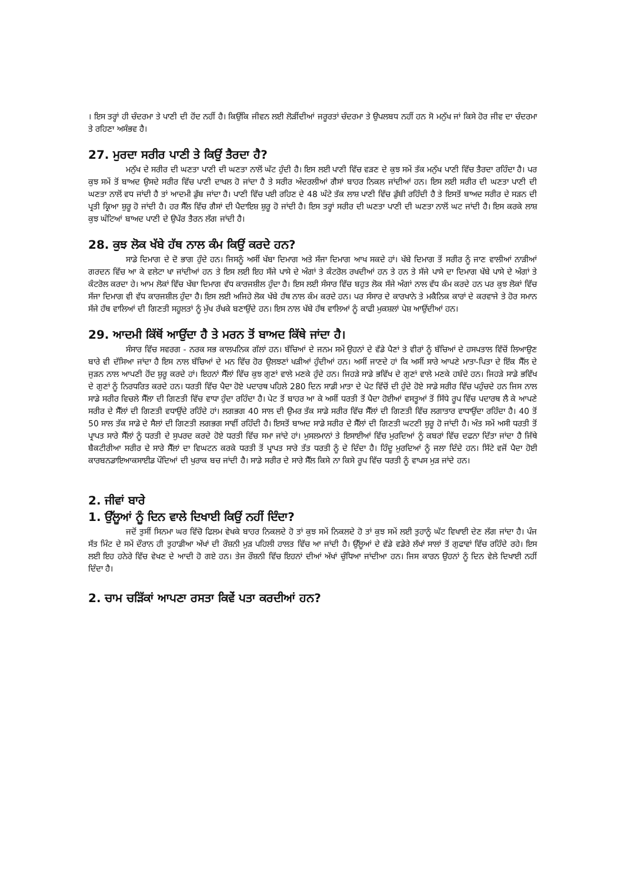। ਇਸ ਤਰ੍ਹਾਂ ਹੀ ਚੰਦਰਮਾ ਤੇ ਪਾਣੀ ਦੀ ਹੋਂਦ ਨਹੀਂ ਹੈ। ਕਿਉਂਕਿ ਜੀਵਨ ਲਈ ਲੋੜੀਂਦੀਆਂ ਜਰੂਰਤਾਂ ਚੰਦਰਮਾ ਤੇ ਉਪਲਬਧ ਨਹੀਂ ਹਨ ਸੋ ਮਨੁੱਖ ਜਾਂ ਕਿਸੇ ਹੋਰ ਜੀਵ ਦਾ ਚੰਦਰਮਾ ਤੇ ਰਹਿਣਾ ਅਸੰਭਵ ਹੈ।
27. ਮੁਰਦਾ ਸਰੀਰ ਪਾਣੀ ਤੇ ਕਿਉਂ ਤੈਰਦਾ ਹੈ?
ਮਨੁੱਖ ਦੇ ਸਰੀਰ ਦੀ ਘਣਤਾ ਪਾਣੀ ਦੀ ਘਣਤਾ ਨਾਲੋਂ ਘੱਟ ਹੁੰਦੀ ਹੈ। ਇਸ ਲਈ ਪਾਣੀ ਵਿੱਚ ਵੜਣ ਦੇ ਕੁਝ ਸਮੇਂ ਤੱਕ ਮਨੁੱਖ ਪਾਣੀ ਵਿੱਚ ਤੈਰਦਾ ਰਹਿੰਦਾ ਹੈ। ਪਰ ਕੁਝ ਸਮੇਂ ਤੋਂ ਬਾਅਦ ਉਸਦੇ ਸਰੀਰ ਵਿੱਚ ਪਾਣੀ ਦਾਖਲ ਹੋ ਜਾਂਦਾ ਹੈ ਤੇ ਸਰੀਰ ਅੰਦਰਲੀਆਂ ਗੈਸਾਂ ਬਾਹਰ ਨਿਕਲ ਜਾਂਦੀਆਂ ਹਨ। ਇਸ ਲਈ ਸਰੀਰ ਦੀ ਘਣਤਾ ਪਾਣੀ ਦੀ ਘਣਤਾ ਨਾਲੋਂ ਵਧ ਜਾਂਦੀ ਹੈ ਤਾਂ ਆਦਮੀ ਡੁੱਬ ਜਾਂਦਾ ਹੈ। ਪਾਣੀ ਵਿੱਚ ਪਈ ਰਹਿਣ ਦੇ 48 ਘੰਟੇ ਤੱਕ ਲਾਸ਼ ਪਾਣੀ ਵਿੱਚ ਡੁੱਬੀ ਰਹਿੰਦੀ ਹੈ ਤੇ ਇਸਤੋਂ ਬਾਅਦ ਸਰੀਰ ਦੇ ਸੜਨ ਦੀ ਪ੍ਰਤੀ ਕ੍ਰਿਆ ਸ਼ੁਰੂ ਹੋ ਜਾਂਦੀ ਹੈ। ਹਰ ਸੈੱਲ ਵਿੱਚ ਗੈਸਾਂ ਦੀ ਪੈਦਾਇਸ਼ ਸ਼ੁਰੂ ਹੋ ਜਾਂਦੀ ਹੈ। ਇਸ ਤਰ੍ਹਾਂ ਸਰੀਰ ਦੀ ਘਣਤਾ ਪਾਣੀ ਦੀ ਘਣਤਾ ਨਾਲੋਂ ਘਟ ਜਾਂਦੀ ਹੈ। ਇਸ ਕਰਕੇ ਲਾਸ਼ ਕੁਝ ਘੰਟਿਆਂ ਬਾਅਦ ਪਾਣੀ ਦੇ ਉਪੱਰ ਤੈਰਨ ਲੱਗ ਜਾਂਦੀ ਹੈ।
28. ਕੁਝ ਲੋਕ ਖੱਬੇ ਹੱਥ ਨਾਲ ਕੰਮ ਕਿਉਂ ਕਰਦੇ ਹਨ?
ਸਾਡੇ ਦਿਮਾਗ ਦੇ ਦੋ ਭਾਗ ਹੁੰਦੇ ਹਨ। ਜਿਸਨੂੰ ਅਸੀਂ ਖੱਬਾ ਦਿਮਾਗ ਅਤੇ ਸੱਜਾ ਦਿਮਾਗ ਆਖ ਸਕਦੇ ਹਾਂ। ਖੱਬੇ ਦਿਮਾਗ ਤੋਂ ਸਰੀਰ ਨੂੰ ਜਾਣ ਵਾਲੀਆਂ ਨਾੜੀਆਂ ਗਰਦਨ ਵਿੱਚ ਆ ਕੇ ਵਲੇਟਾ ਖਾ ਜਾਂਦੀਆਂ ਹਨ ਤੇ ਇਸ ਲਈ ਇਹ ਸੱਜੇ ਪਾਸੇ ਦੇ ਅੰਗਾਂ ਤੇ ਕੰਟਰੋਲ ਰਖਦੀਆਂ ਹਨ ਤੇ ਹਨ ਤੇ ਸੱਜੇ ਪਾਸੇ ਦਾ ਦਿਮਾਗ ਖੱਬੇ ਪਾਸੇ ਦੇ ਅੰਗਾਂ ਤੇ ਕੰਟਰੋਲ ਕਰਦਾ ਹੇ। ਆਮ ਲੋਕਾਂ ਵਿੱਚ ਖੱਬਾ ਦਿਮਾਗ ਵੱਧ ਕਾਰਜਸ਼ੀਲ ਹੁੰਦਾ ਹੈ। ਇਸ ਲਈ ਸੰਸਾਰ ਵਿੱਚ ਬਹੁਤ ਲੋਕ ਸੱਜੇ ਅੰਗਾਂ ਨਾਲ ਵੱਧ ਕੰਮ ਕਰਦੇ ਹਨ ਪਰ ਕੁਝ ਲੋਕਾਂ ਵਿੱਚ ਸੱਜਾ ਦਿਮਾਗ ਵੀ ਵੱਧ ਕਾਰਜਸ਼ੀਲ ਹੁੰਦਾ ਹੈ। ਇਸ ਲਈ ਅਜਿਹੇ ਲੋਕ ਖੱਬੇ ਹੱਥ ਨਾਲ ਕੰਮ ਕਰਦੇ ਹਨ। ਪਰ ਸੰਸਾਰ ਦੇ ਕਾਰਖਾਨੇ ਤੇ ਮਕੈਨਿਕ ਕਾਰਾਂ ਦੇ ਕਰਵਾਜੇ ਤੇ ਹੋਰ ਸਮਾਨ ਸੱਜੇ ਹੱਥ ਵਾਲਿਆਂ ਦੀ ਗਿਣਤੀ ਸਹੂਲਤਾਂ ਨੂੰ ਮੁੱਖ ਰੱਖਕੇ ਬਣਾਉਂਦੇ ਹਨ। ਇਸ ਨਾਲ ਖੱਬੇ ਹੱਥ ਵਾਲਿਆਂ ਨੂੰ ਕਾਫੀ ਮੁਕਸ਼ਲਾਂ ਪੇਸ਼ ਆਉਂਦੀਆਂ ਹਨ।
29. ਆਦਮੀ ਕਿੱਥੋਂ ਆਉਂਦਾ ਹੈ ਤੇ ਮਰਨ ਤੋਂ ਬਾਅਦ ਕਿੱਥੇ ਜਾਂਦਾ ਹੈ।
ਸੰਸਾਰ ਵਿੱਚ ਸਵਰਗ - ਨਰਕ ਸਭ ਕਾਲਪਨਿਕ ਗੱਲਾਂ ਹਨ। ਬੱਚਿਆਂ ਦੇ ਜਨਮ ਸਮੇਂ ਉਹਨਾਂ ਦੇ ਵੱਡੇ ਪੈਣਾਂ ਤੇ ਵੀਰਾਂ ਨੂੰ ਬੱਚਿਆਂ ਦੇ ਹਸਪਤਾਲ ਵਿੱਚੋਂ ਲਿਆਉਣ ਬਾਰੇ ਵੀ ਦੱਸਿਆ ਜਾਂਦਾ ਹੈ ਇਸ ਨਾਲ ਬੱਚਿਆਂ ਦੇ ਮਨ ਵਿੱਚ ਹੋਰ ਉਲਝਣਾਂ ਖੜੀਆਂ ਹੁੰਦੀਆਂ ਹਨ। ਅਸੀਂ ਜਾਣਦੇ ਹਾਂ ਕਿ ਅਸੀਂ ਸਾਰੇ ਆਪਣੇ ਮਾਤਾ-ਪਿਤਾ ਦੇ ਇੱਕ ਸੈੱਲ ਦੇ ਜੁੜਨ ਨਾਲ ਆਪਣੀ ਹੋਂਦ ਸ਼ੁਰੂ ਕਰਦੇ ਹਾਂ। ਇਹਨਾਂ ਸੈੱਲਾਂ ਵਿੱਚ ਕੁਝ ਗੁਣਾਂ ਵਾਲੇ ਮਣਕੇ ਹੁੰਦੇ ਹਨ। ਜਿਹੜੇ ਸਾਡੇ ਭਵਿੱਖ ਦੇ ਗੁਣਾਂ ਵਾਲੇ ਮਣਕੇ ਹਬੰਦੇ ਹਨ। ਜਿਹੜੇ ਸਾਡੇ ਭਵਿੱਖ ਦੇ ਗੁਣਾਂ ਨੂੰ ਨਿਰਧਰਿਤ ਕਰਦੇ ਹਨ। ਧਰਤੀ ਵਿੱਚ ਪੈਦਾ ਹੋਏ ਪਦਾਰਥ ਪਹਿਲੇ 280 ਦਿਨ ਸਾਡੀ ਮਾਤਾ ਦੇ ਪੇਟ ਵਿੱਚੋਂ ਦੀ ਹੁੰਦੇ ਹੋਏ ਸਾਡੇ ਸਰੀਰ ਵਿੱਚ ਪਹੁੰਚਦੇ ਹਨ ਜਿਸ ਨਾਲ ਸਾਡੇ ਸਰੀਰ ਵਿਚਲੇ ਸੈੱਲਾ ਦੀ ਗਿਣਤੀ ਵਿੱਚ ਵਾਧਾ ਹੁੰਦਾ ਰਹਿੰਦਾ ਹੈ। ਪੇਟ ਤੋਂ ਬਾਹਰ ਆ ਕੇ ਅਸੀਂ ਧਰਤੀ ਤੋਂ ਪੈਦਾ ਹੋਈਆਂ ਵਸਤੂਆਂ ਤੋਂ ਸਿੱਧੇ ਰੂਪ ਵਿੱਚ ਪਦਾਰਥ ਲੈ ਕੇ ਆਪਣੇ ਸਰੀਰ ਦੇ ਸੈੱਲਾਂ ਦੀ ਗਿਣਤੀ ਵਧਾਉਂਦੇ ਰਹਿੰਦੇ ਹਾਂ। ਲਗਭਗ 40 ਸਾਲ ਦੀ ਉਮਰ ਤੱਕ ਸਾਡੇ ਸਰੀਰ ਵਿੱਚ ਸੈੱਲਾਂ ਦੀ ਗਿਣਤੀ ਵਿੱਚ ਲਗਾਤਾਰ ਵਾਧਾਉਂਦਾ ਰਹਿੰਦਾ ਹੈ। 40 ਤੋਂ 50 ਸਾਲ ਤੱਕ ਸਾਡੇ ਦੇ ਸੈਲਾਂ ਦੀ ਗਿਣਤੀ ਲਗਭਗ ਸਾਵੀਂ ਰਹਿੰਦੀ ਹੈ। ਇਸਤੋਂ ਬਾਅਦ ਸਾਡੇ ਸਰੀਰ ਦੇ ਸੈੱਲਾਂ ਦੀ ਗਿਣਤੀ ਘਟਣੀ ਸ਼ੁਰੂ ਹੋ ਜਾਂਦੀ ਹੈ। ਅੰਤ ਸਮੇਂ ਅਸੀ ਧਰਤੀ ਤੋਂ ਪ੍ਰਾਪਤ ਸਾਰੇ ਸੈੱਲਾਂ ਨੂੰ ਧਰਤੀ ਦੇ ਸੁਪਰਦ ਕਰਦੇ ਹੋਏ ਧਰਤੀ ਵਿੱਚ ਸਮਾ ਜਾਂਦੇ ਹਾਂ। ਮੁਸਲਮਾਨਾਂ ਤੇ ਇਸਾਈਆਂ ਵਿੱਚ ਮੁਰਦਿਆਂ ਨੂੰ ਕਬਰਾਂ ਵਿੱਚ ਦਫਨਾ ਦਿੱਤਾ ਜਾਂਦਾ ਹੈ ਜਿੱਥੇ ਬੈਕਟੀਰੀਆ ਸਰੀਰ ਦੇ ਸਾਰੇ ਸੈੱਲਾਂ ਦਾ ਵਿਘਟਨ ਕਰਕੇ ਧਰਤੀ ਤੋਂ ਪ੍ਰਾਪਤ ਸਾਰੇ ਤੱਤ ਧਰਤੀ ਨੂੰ ਦੇ ਦਿੰਦਾ ਹੈ। ਹਿੰਦੂ ਮੁਰਦਿਆਂ ਨੂੰ ਜਲਾ ਦਿੰਦੇ ਹਨ। ਸਿੱਟੇ ਵਜੋਂ ਪੈਦਾ ਹੋਈ ਕਾਰਬਨਡਾਇਆਕਸਾਈਡ ਪੌਦਿਆਂ ਦੀ ਖੁਰਾਕ ਬਚ ਜਾਂਦੀ ਹੈ। ਸਾਡੇ ਸਰੀਰ ਦੇ ਸਾਰੇ ਸੈੱਲ ਕਿਸੇ ਨਾ ਕਿਸੇ ਰੂਪ ਵਿੱਚ ਧਰਤੀ ਨੂੰ ਵਾਪਸ ਮੁੜ ਜਾਂਦੇ ਹਨ।
2. ਜੀਵਾਂ ਬਾਰੇ
1. ਉੱਲੂਆਂ ਨੂੰ ਦਿਨ ਵਾਲੇ ਦਿਖਾਈ ਕਿਉਂ ਨਹੀਂ ਦਿੰਦਾ?
ਜਦੋਂ ਤੁਸੀਂ ਸਿਨਮਾ ਘਰ ਵਿੱਚੋ ਫਿਲਮ ਵੇਖਕੇ ਬਾਹਰ ਨਿਕਲਦੇ ਹੋ ਤਾਂ ਕੁਝ ਸਮੇਂ ਨਿਕਲਦੇ ਹੋ ਤਾਂ ਕੁਝ ਸਮੇਂ ਲਈ ਤੁਹਾਨੂੰ ਘੱਟ ਵਿਖਾਈ ਦੇਣ ਲੱਗ ਜਾਂਦਾ ਹੈ। ਪੰਜ ਸੱਤ ਮਿੰਟ ਦੇ ਸਮੇਂ ਦੌਰਾਨ ਹੀ ਤੁਹਾਡੀਆ ਅੱਖਾਂ ਦੀ ਰੌਸ਼ਨੀ ਮੁੜ ਪਹਿਲੀ ਹਾਲਤ ਵਿੱਚ ਆ ਜਾਂਦੀ ਹੈ। ਉੱਲੂਆਂ ਦੇ ਵੱਡੇ ਵਡੇਰੇ ਲੱਖਾਂ ਸਾਲਾਂ ਤੋਂ ਗੁਫਾਵਾਂ ਵਿੱਚ ਰਹਿੰਦੇ ਰਹੇ। ਇਸ ਲਈ ਇਹ ਹਨੇਰੇ ਵਿੱਚ ਵੇਖਣ ਦੇ ਆਦੀ ਹੋ ਗਏ ਹਨ। ਤੇਜ ਰੌਸ਼ਨੀ ਵਿੱਚ ਇਹਨਾਂ ਦੀਆਂ ਅੱਖਾਂ ਚੁੰਧਿਆ ਜਾਂਦੀਆ ਹਨ। ਜਿਸ ਕਾਰਨ ਉਹਨਾਂ ਨੂੰ ਦਿਨ ਵੇਲੇ ਦਿਖਾਈ ਨਹੀਂ ਦਿੰਦਾ ਹੈ।
2. ਚਾਮ ਚੜਿੱਕਾਂ ਆਪਣਾ ਰਸਤਾ ਕਿਵੇਂ ਪਤਾ ਕਰਦੀਆਂ ਹਨ?